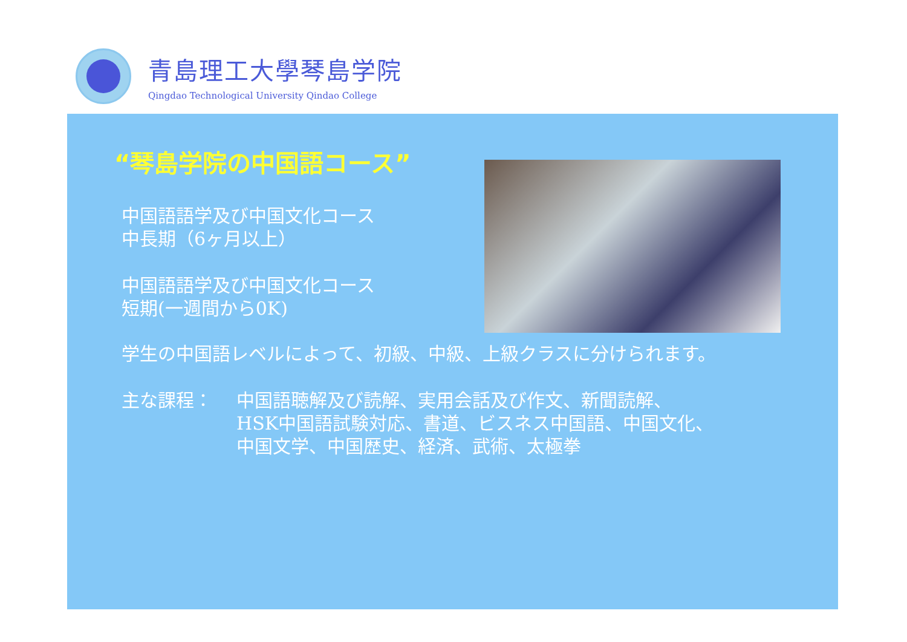青島理工大學琴島学院
Qingdao Technological University Qindao College
“琴島学院の中国語コース”
中国語語学及び中国文化コース
中長期（6ヶ月以上）
中国語語学及び中国文化コース
短期(一週間から0K)
学生の中国語レベルによって、初級、中級、上級クラスに分けられます。
主な課程：
中国語聴解及び読解、実用会話及び作文、新聞読解、
HSK中国語試験対応、書道、ビスネス中国語、中国文化、
中国文学、中国歴史、経済、武術、太極拳